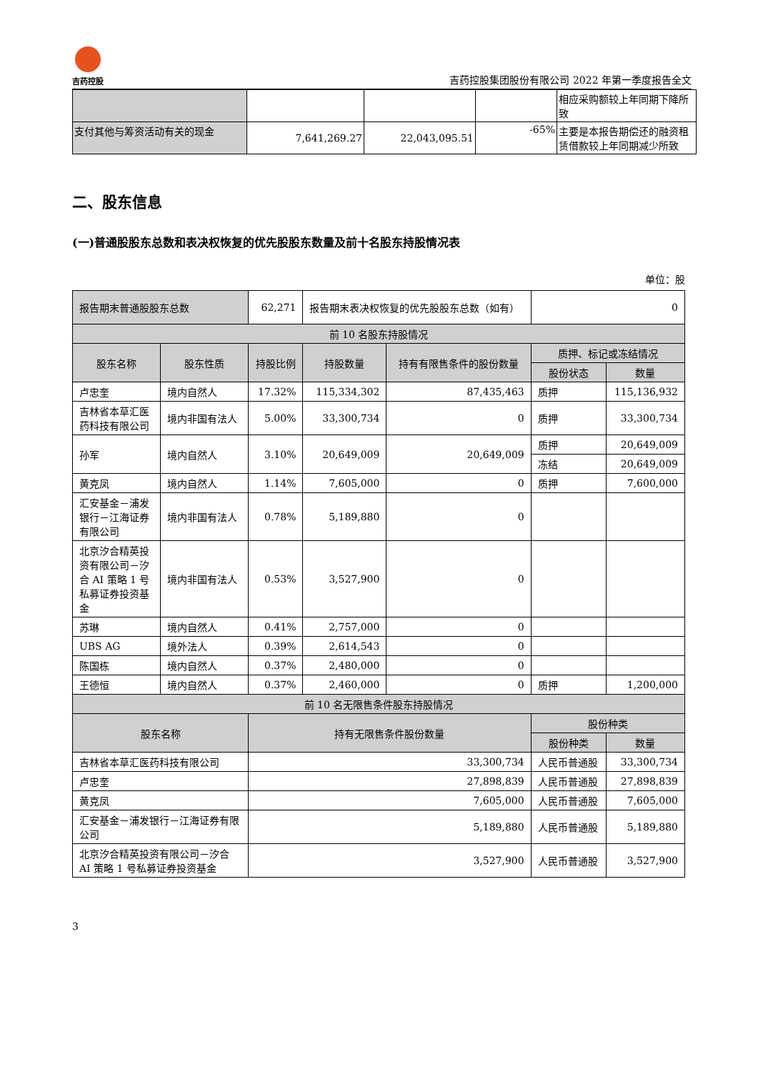吉药控股
吉药控股集团股份有限公司 2022 年第一季度报告全文
| | | | | 相应采购额较上年同期下降所致 |
| 支付其他与筹资活动有关的现金 | 7,641,269.27 | 22,043,095.51 | -65% | 主要是本报告期偿还的融资租赁借款较上年同期减少所致 |
二、股东信息
(一)普通股股东总数和表决权恢复的优先股股东数量及前十名股东持股情况表
单位：股
| 报告期末普通股股东总数 | | 62,271 | 报告期末表决权恢复的优先股股东总数（如有） | | 0 | |
| 前 10 名股东持股情况 | | | | | | |
| 股东名称 | 股东性质 | 持股比例 | 持股数量 | 持有有限售条件的股份数量 | 质押、标记或冻结情况 | |
| | | | | | 股份状态 | 数量 |
| 卢忠奎 | 境内自然人 | 17.32% | 115,334,302 | 87,435,463 | 质押 | 115,136,932 |
| 吉林省本草汇医药科技有限公司 | 境内非国有法人 | 5.00% | 33,300,734 | 0 | 质押 | 33,300,734 |
| 孙军 | 境内自然人 | 3.10% | 20,649,009 | 20,649,009 | 质押 | 20,649,009 |
| | | | | | 冻结 | 20,649,009 |
| 黄克凤 | 境内自然人 | 1.14% | 7,605,000 | 0 | 质押 | 7,600,000 |
| 汇安基金－浦发银行－江海证券有限公司 | 境内非国有法人 | 0.78% | 5,189,880 | 0 | | |
| 北京汐合精英投资有限公司－汐合 AI 策略 1 号私募证券投资基金 | 境内非国有法人 | 0.53% | 3,527,900 | 0 | | |
| 苏琳 | 境内自然人 | 0.41% | 2,757,000 | 0 | | |
| UBS AG | 境外法人 | 0.39% | 2,614,543 | 0 | | |
| 陈国栋 | 境内自然人 | 0.37% | 2,480,000 | 0 | | |
| 王德恒 | 境内自然人 | 0.37% | 2,460,000 | 0 | 质押 | 1,200,000 |
| 前 10 名无限售条件股东持股情况 | | | | | | |
| 股东名称 | | 持有无限售条件股份数量 | | | 股份种类 | |
| | | | | | 股份种类 | 数量 |
| 吉林省本草汇医药科技有限公司 | | 33,300,734 | | | 人民币普通股 | 33,300,734 |
| 卢忠奎 | | 27,898,839 | | | 人民币普通股 | 27,898,839 |
| 黄克凤 | | 7,605,000 | | | 人民币普通股 | 7,605,000 |
| 汇安基金－浦发银行－江海证券有限公司 | | 5,189,880 | | | 人民币普通股 | 5,189,880 |
| 北京汐合精英投资有限公司－汐合 AI 策略 1 号私募证券投资基金 | | 3,527,900 | | | 人民币普通股 | 3,527,900 |
3